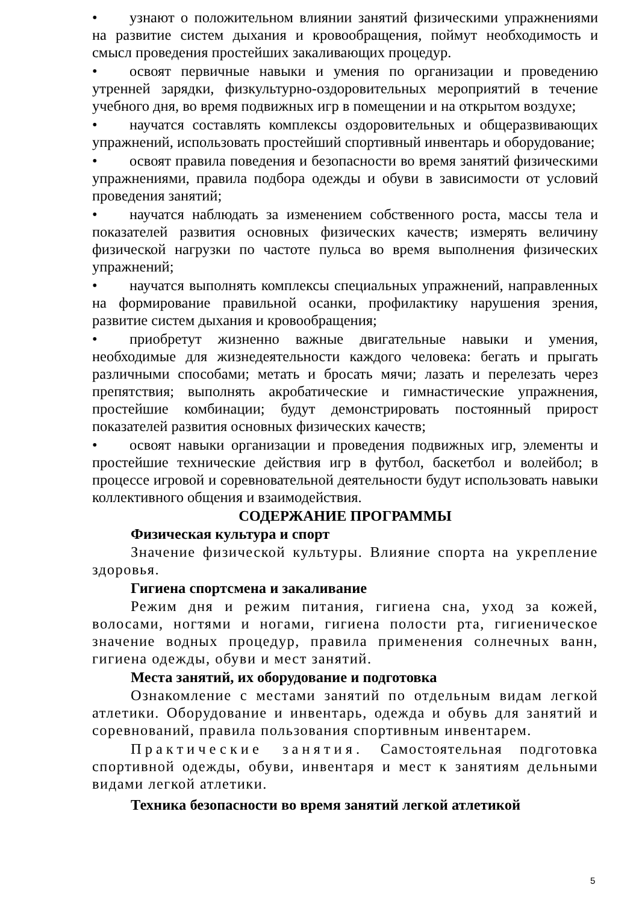• узнают о положительном влиянии занятий физическими упражнениями на развитие систем дыхания и кровообращения, поймут необходимость и смысл проведения простейших закаливающих процедур.
• освоят первичные навыки и умения по организации и проведению утренней зарядки, физкультурно-оздоровительных мероприятий в течение учебного дня, во время подвижных игр в помещении и на открытом воздухе;
• научатся составлять комплексы оздоровительных и общеразвивающих упражнений, использовать простейший спортивный инвентарь и оборудование;
• освоят правила поведения и безопасности во время занятий физическими упражнениями, правила подбора одежды и обуви в зависимости от условий проведения занятий;
• научатся наблюдать за изменением собственного роста, массы тела и показателей развития основных физических качеств; измерять величину физической нагрузки по частоте пульса во время выполнения физических упражнений;
• научатся выполнять комплексы специальных упражнений, направленных на формирование правильной осанки, профилактику нарушения зрения, развитие систем дыхания и кровообращения;
• приобретут жизненно важные двигательные навыки и умения, необходимые для жизнедеятельности каждого человека: бегать и прыгать различными способами; метать и бросать мячи; лазать и перелезать через препятствия; выполнять акробатические и гимнастические упражнения, простейшие комбинации; будут демонстрировать постоянный прирост показателей развития основных физических качеств;
• освоят навыки организации и проведения подвижных игр, элементы и простейшие технические действия игр в футбол, баскетбол и волейбол; в процессе игровой и соревновательной деятельности будут использовать навыки коллективного общения и взаимодействия.
СОДЕРЖАНИЕ ПРОГРАММЫ
Физическая культура и спорт
Значение физической культуры. Влияние спорта на укрепление здоровья.
Гигиена спортсмена и закаливание
Режим дня и режим питания, гигиена сна, уход за кожей, волосами, ногтями и ногами, гигиена полости рта, гигиеническое значение водных процедур, правила применения солнечных ванн, гигиена одежды, обуви и мест занятий.
Места занятий, их оборудование и подготовка
Ознакомление с местами занятий по отдельным видам легкой атлетики. Оборудование и инвентарь, одежда и обувь для занятий и соревнований, правила пользования спортивным инвентарем.
Практические занятия. Самостоятельная подготовка спортивной одежды, обуви, инвентаря и мест к занятиям дельными видами легкой атлетики.
Техника безопасности во время занятий легкой атлетикой
5